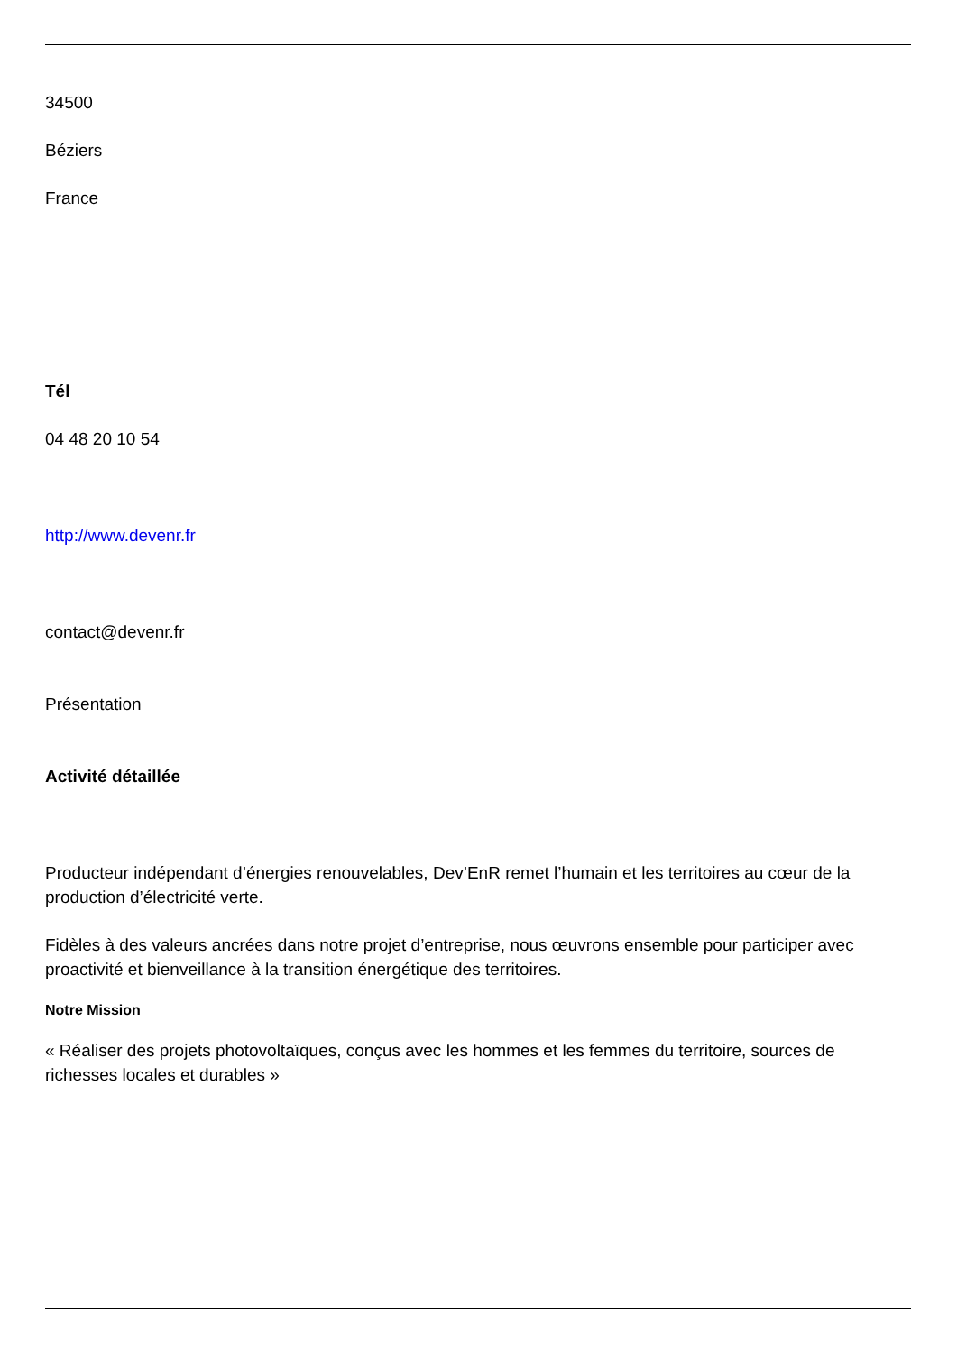34500
Béziers
France
Tél
04 48 20 10 54
http://www.devenr.fr
contact@devenr.fr
Présentation
Activité détaillée
Producteur indépendant d’énergies renouvelables, Dev’EnR remet l’humain et les territoires au cœur de la production d’électricité verte.
Fidèles à des valeurs ancrées dans notre projet d’entreprise, nous œuvrons ensemble pour participer avec proactivité et bienveillance à la transition énergétique des territoires.
Notre Mission
« Réaliser des projets photovoltaïques, conçus avec les hommes et les femmes du territoire, sources de richesses locales et durables »